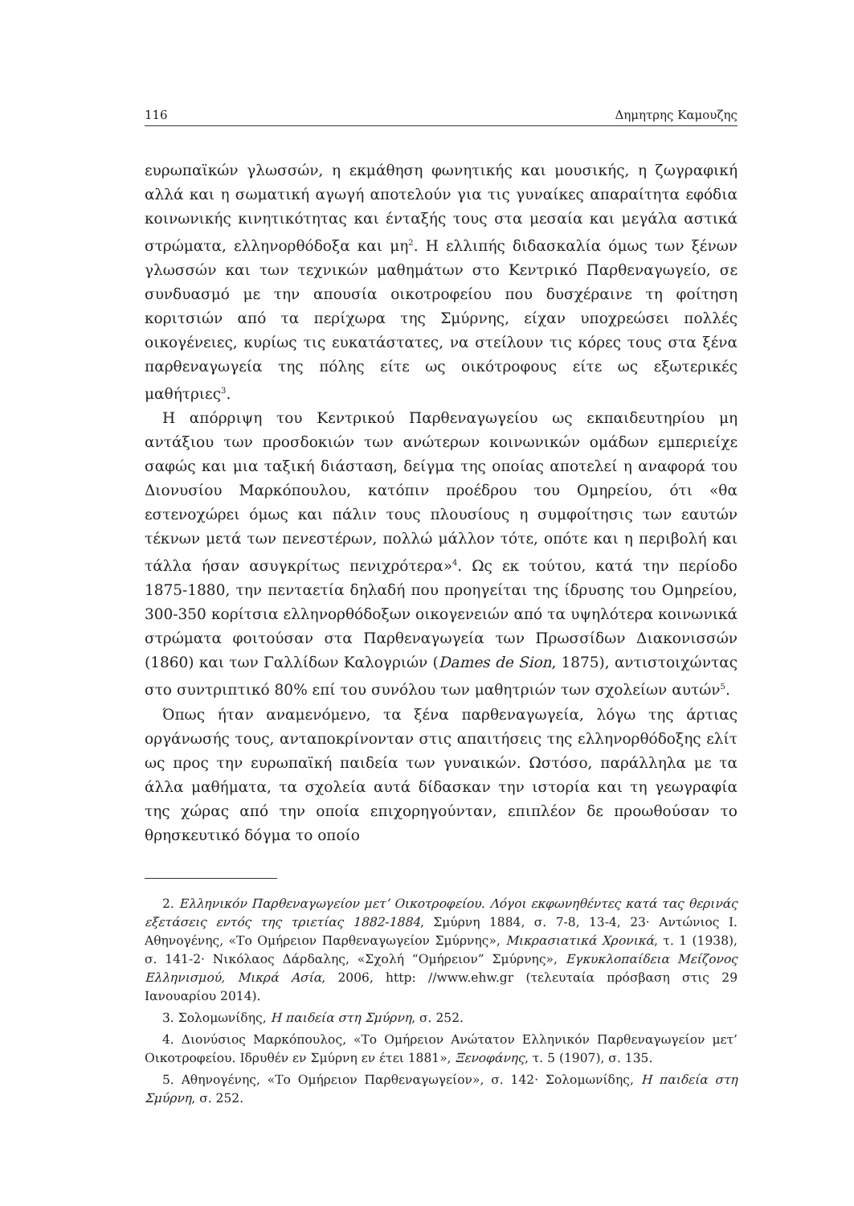116 Δημητρης Καμουζης
ευρωπαϊκών γλωσσών, η εκμάθηση φωνητικής και μουσικής, η ζωγραφική αλλά και η σωματική αγωγή αποτελούν για τις γυναίκες απαραίτητα εφόδια κοινωνικής κινητικότητας και ένταξής τους στα μεσαία και μεγάλα αστικά στρώματα, ελληνορθόδοξα και μη<sup>2</sup>. Η ελλιπής διδασκαλία όμως των ξένων γλωσσών και των τεχνικών μαθημάτων στο Κεντρικό Παρθεναγωγείο, σε συνδυασμό με την απουσία οικοτροφείου που δυσχέραινε τη φοίτηση κοριτσιών από τα περίχωρα της Σμύρνης, είχαν υποχρεώσει πολλές οικογένειες, κυρίως τις ευκατάστατες, να στείλουν τις κόρες τους στα ξένα παρθεναγωγεία της πόλης είτε ως οικότροφους είτε ως εξωτερικές μαθήτριες<sup>3</sup>.
Η απόρριψη του Κεντρικού Παρθεναγωγείου ως εκπαιδευτηρίου μη αντάξιου των προσδοκιών των ανώτερων κοινωνικών ομάδων εμπεριείχε σαφώς και μια ταξική διάσταση, δείγμα της οποίας αποτελεί η αναφορά του Διονυσίου Μαρκόπουλου, κατόπιν προέδρου του Ομηρείου, ότι «θα εστενοχώρει όμως και πάλιν τους πλουσίους η συμφοίτησις των εαυτών τέκνων μετά των πενεστέρων, πολλώ μάλλον τότε, οπότε και η περιβολή και τάλλα ήσαν ασυγκρίτως πενιχρότερα»<sup>4</sup>. Ως εκ τούτου, κατά την περίοδο 1875-1880, την πενταετία δηλαδή που προηγείται της ίδρυσης του Ομηρείου, 300-350 κορίτσια ελληνορθόδοξων οικογενειών από τα υψηλότερα κοινωνικά στρώματα φοιτούσαν στα Παρθεναγωγεία των Πρωσσίδων Διακονισσών (1860) και των Γαλλίδων Καλογριών (Dames de Sion, 1875), αντιστοιχώντας στο συντριπτικό 80% επί του συνόλου των μαθητριών των σχολείων αυτών<sup>5</sup>.
Όπως ήταν αναμενόμενο, τα ξένα παρθεναγωγεία, λόγω της άρτιας οργάνωσής τους, ανταποκρίνονταν στις απαιτήσεις της ελληνορθόδοξης ελίτ ως προς την ευρωπαϊκή παιδεία των γυναικών. Ωστόσο, παράλληλα με τα άλλα μαθήματα, τα σχολεία αυτά δίδασκαν την ιστορία και τη γεωγραφία της χώρας από την οποία επιχορηγούνταν, επιπλέον δε προωθούσαν το θρησκευτικό δόγμα το οποίο
2. Ελληνικόν Παρθεναγωγείον μετ’ Οικοτροφείου. Λόγοι εκφωνηθέντες κατά τας θερινάς εξετάσεις εντός της τριετίας 1882-1884, Σμύρνη 1884, σ. 7-8, 13-4, 23· Αντώνιος Ι. Αθηνογένης, «Το Ομήρειον Παρθεναγωγείον Σμύρνης», Μικρασιατικά Χρονικά, τ. 1 (1938), σ. 141-2· Νικόλαος Δάρδαλης, «Σχολή “Ομήρειον” Σμύρνης», Εγκυκλοπαίδεια Μείζονος Ελληνισμού, Μικρά Ασία, 2006, http: //www.ehw.gr (τελευταία πρόσβαση στις 29 Ιανουαρίου 2014).
3. Σολομωνίδης, Η παιδεία στη Σμύρνη, σ. 252.
4. Διονύσιος Μαρκόπουλος, «Το Ομήρειον Ανώτατον Ελληνικόν Παρθεναγωγείον μετ’ Οικοτροφείου. Ιδρυθέν εν Σμύρνη εν έτει 1881», Ξενοφάνης, τ. 5 (1907), σ. 135.
5. Αθηνογένης, «Το Ομήρειον Παρθεναγωγείον», σ. 142· Σολομωνίδης, Η παιδεία στη Σμύρνη, σ. 252.